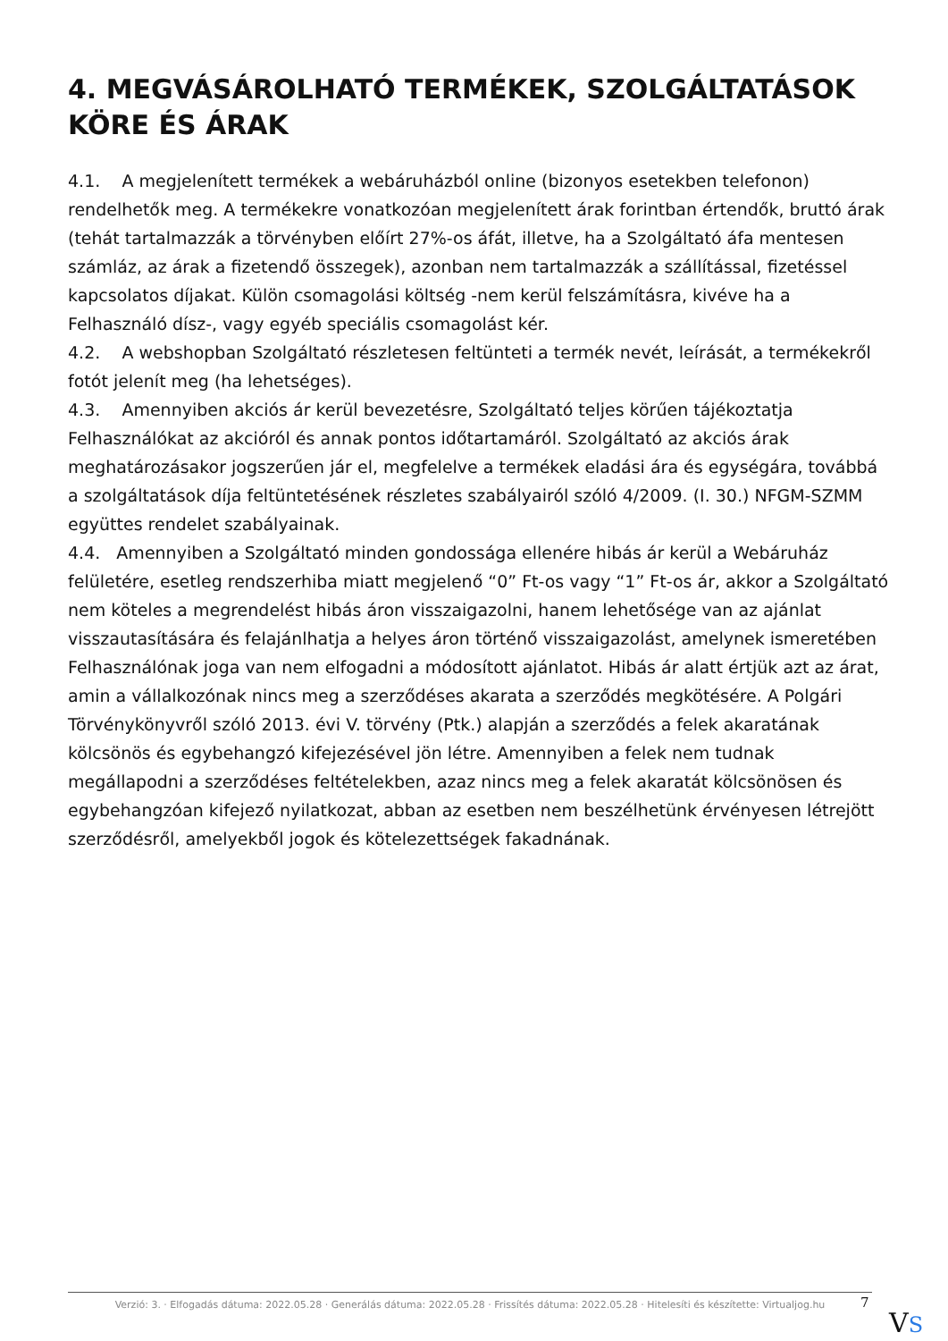4. MEGVÁSÁROLHATÓ TERMÉKEK, SZOLGÁLTATÁSOK KÖRE ÉS ÁRAK
4.1. A megjelenített termékek a webáruházból online (bizonyos esetekben telefonon) rendelhetők meg. A termékekre vonatkozóan megjelenített árak forintban értendők, bruttó árak (tehát tartalmazzák a törvényben előírt 27%-os áfát, illetve, ha a Szolgáltató áfa mentesen számláz, az árak a fizetendő összegek), azonban nem tartalmazzák a szállítással, fizetéssel kapcsolatos díjakat. Külön csomagolási költség -nem kerül felszámításra, kivéve ha a Felhasználó dísz-, vagy egyéb speciális csomagolást kér.
4.2. A webshopban Szolgáltató részletesen feltünteti a termék nevét, leírását, a termékekről fotót jelenít meg (ha lehetséges).
4.3. Amennyiben akciós ár kerül bevezetésre, Szolgáltató teljes körűen tájékoztatja Felhasználókat az akcióról és annak pontos időtartamáról. Szolgáltató az akciós árak meghatározásakor jogszerűen jár el, megfelelve a termékek eladási ára és egységára, továbbá a szolgáltatások díja feltüntetésének részletes szabályairól szóló 4/2009. (I. 30.) NFGM-SZMM együttes rendelet szabályainak.
4.4. Amennyiben a Szolgáltató minden gondossága ellenére hibás ár kerül a Webáruház felületére, esetleg rendszerhiba miatt megjelenő “0” Ft-os vagy “1” Ft-os ár, akkor a Szolgáltató nem köteles a megrendelést hibás áron visszaigazolni, hanem lehetősége van az ajánlat visszautasítására és felajánlhatja a helyes áron történő visszaigazolást, amelynek ismeretében Felhasználónak joga van nem elfogadni a módosított ajánlatot. Hibás ár alatt értjük azt az árat, amin a vállalkozónak nincs meg a szerződéses akarata a szerződés megkötésére. A Polgári Törvénykönyvről szóló 2013. évi V. törvény (Ptk.) alapján a szerződés a felek akaratának kölcsönös és egybehangzó kifejezésével jön létre. Amennyiben a felek nem tudnak megállapodni a szerződéses feltételekben, azaz nincs meg a felek akaratát kölcsönösen és egybehangzóan kifejező nyilatkozat, abban az esetben nem beszélhetünk érvényesen létrejött szerződésről, amelyekből jogok és kötelezettségek fakadnának.
Verzió: 3. · Elfogadás dátuma: 2022.05.28 · Generálás dátuma: 2022.05.28 · Frissítés dátuma: 2022.05.28 · Hitelesíti és készítette: Virtualjog.hu
7
VS